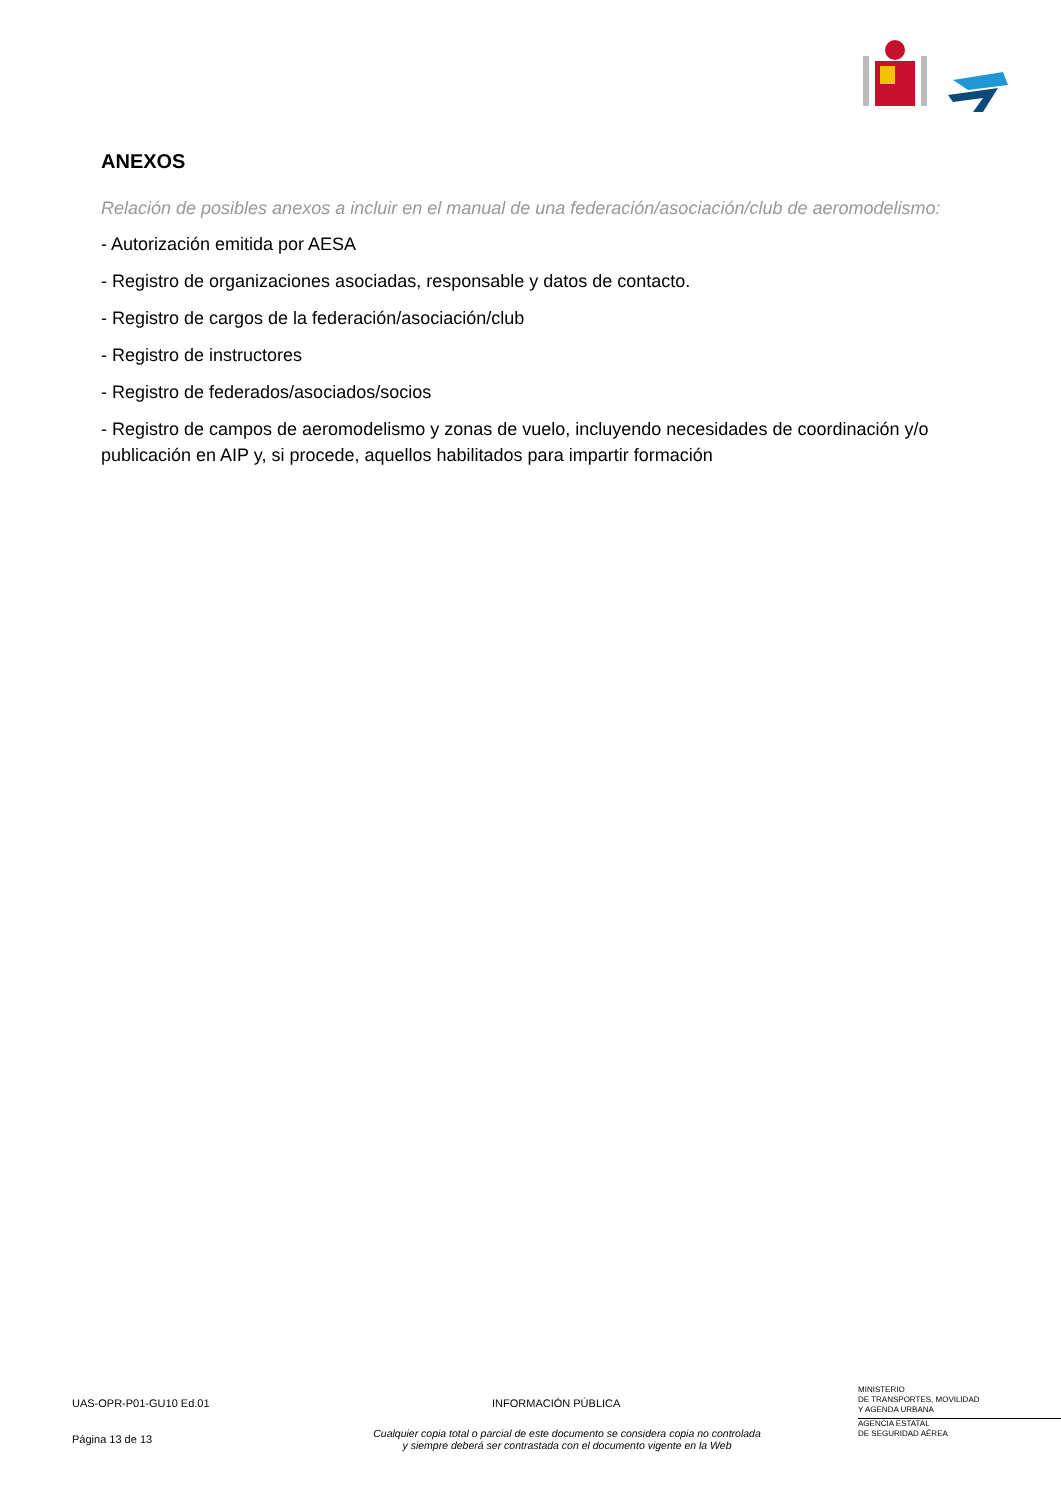ANEXOS
Relación de posibles anexos a incluir en el manual de una federación/asociación/club de aeromodelismo:
- Autorización emitida por AESA
- Registro de organizaciones asociadas, responsable y datos de contacto.
- Registro de cargos de la federación/asociación/club
- Registro de instructores
- Registro de federados/asociados/socios
- Registro de campos de aeromodelismo y zonas de vuelo, incluyendo necesidades de coordinación y/o publicación en AIP y, si procede, aquellos habilitados para impartir formación
UAS-OPR-P01-GU10 Ed.01 INFORMACIÓN PÚBLICA
MINISTERIO
DE TRANSPORTES, MOVILIDAD
Y AGENDA URBANA
AGENCIA ESTATAL
DE SEGURIDAD AÉREA
Página 13 de 13
Cualquier copia total o parcial de este documento se considera copia no controlada
y siempre deberá ser contrastada con el documento vigente en la Web